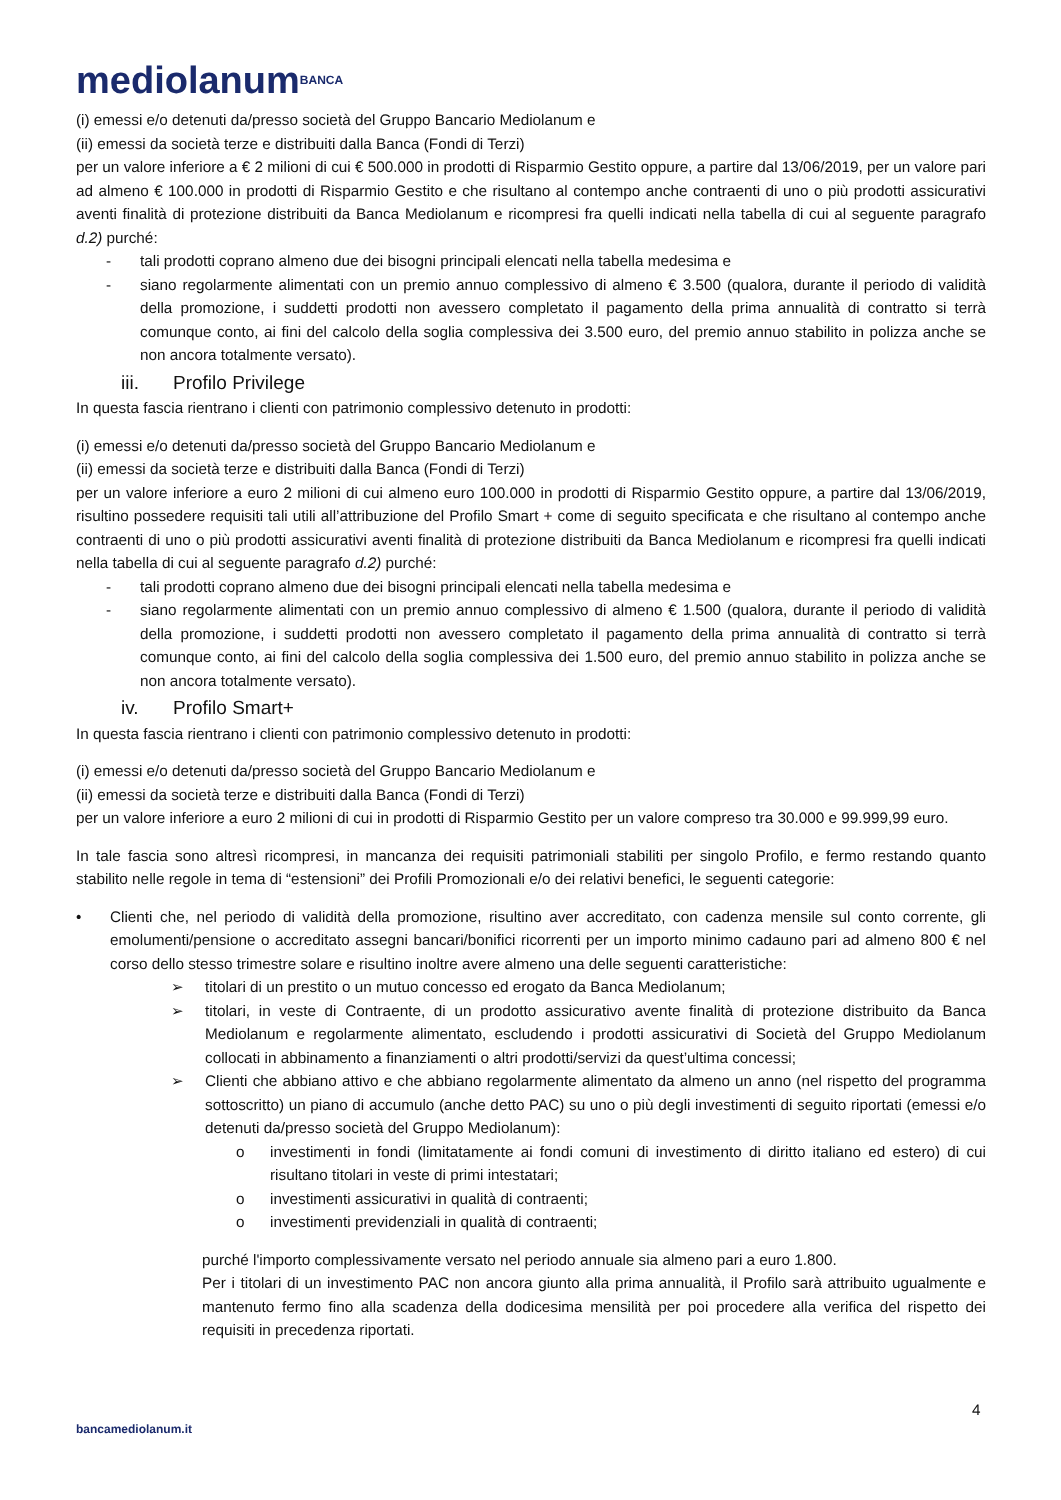mediolanum<sup>BANCA</sup>
(i) emessi e/o detenuti da/presso società del Gruppo Bancario Mediolanum e
(ii) emessi da società terze e distribuiti dalla Banca (Fondi di Terzi)
per un valore inferiore a € 2 milioni di cui € 500.000 in prodotti di Risparmio Gestito oppure, a partire dal 13/06/2019, per un valore pari ad almeno € 100.000 in prodotti di Risparmio Gestito e che risultano al contempo anche contraenti di uno o più prodotti assicurativi aventi finalità di protezione distribuiti da Banca Mediolanum e ricompresi fra quelli indicati nella tabella di cui al seguente paragrafo d.2) purché:
- tali prodotti coprano almeno due dei bisogni principali elencati nella tabella medesima e
- siano regolarmente alimentati con un premio annuo complessivo di almeno € 3.500 (qualora, durante il periodo di validità della promozione, i suddetti prodotti non avessero completato il pagamento della prima annualità di contratto si terrà comunque conto, ai fini del calcolo della soglia complessiva dei 3.500 euro, del premio annuo stabilito in polizza anche se non ancora totalmente versato).
iii. Profilo Privilege
In questa fascia rientrano i clienti con patrimonio complessivo detenuto in prodotti:
(i) emessi e/o detenuti da/presso società del Gruppo Bancario Mediolanum e
(ii) emessi da società terze e distribuiti dalla Banca (Fondi di Terzi)
per un valore inferiore a euro 2 milioni di cui almeno euro 100.000 in prodotti di Risparmio Gestito oppure, a partire dal 13/06/2019, risultino possedere requisiti tali utili all’attribuzione del Profilo Smart + come di seguito specificata e che risultano al contempo anche contraenti di uno o più prodotti assicurativi aventi finalità di protezione distribuiti da Banca Mediolanum e ricompresi fra quelli indicati nella tabella di cui al seguente paragrafo d.2) purché:
- tali prodotti coprano almeno due dei bisogni principali elencati nella tabella medesima e
- siano regolarmente alimentati con un premio annuo complessivo di almeno € 1.500 (qualora, durante il periodo di validità della promozione, i suddetti prodotti non avessero completato il pagamento della prima annualità di contratto si terrà comunque conto, ai fini del calcolo della soglia complessiva dei 1.500 euro, del premio annuo stabilito in polizza anche se non ancora totalmente versato).
iv. Profilo Smart+
In questa fascia rientrano i clienti con patrimonio complessivo detenuto in prodotti:
(i) emessi e/o detenuti da/presso società del Gruppo Bancario Mediolanum e
(ii) emessi da società terze e distribuiti dalla Banca (Fondi di Terzi)
per un valore inferiore a euro 2 milioni di cui in prodotti di Risparmio Gestito per un valore compreso tra 30.000 e 99.999,99 euro.
In tale fascia sono altresì ricompresi, in mancanza dei requisiti patrimoniali stabiliti per singolo Profilo, e fermo restando quanto stabilito nelle regole in tema di “estensioni” dei Profili Promozionali e/o dei relativi benefici, le seguenti categorie:
• Clienti che, nel periodo di validità della promozione, risultino aver accreditato, con cadenza mensile sul conto corrente, gli emolumenti/pensione o accreditato assegni bancari/bonifici ricorrenti per un importo minimo cadauno pari ad almeno 800 € nel corso dello stesso trimestre solare e risultino inoltre avere almeno una delle seguenti caratteristiche:
➢ titolari di un prestito o un mutuo concesso ed erogato da Banca Mediolanum;
➢ titolari, in veste di Contraente, di un prodotto assicurativo avente finalità di protezione distribuito da Banca Mediolanum e regolarmente alimentato, escludendo i prodotti assicurativi di Società del Gruppo Mediolanum collocati in abbinamento a finanziamenti o altri prodotti/servizi da quest’ultima concessi;
➢ Clienti che abbiano attivo e che abbiano regolarmente alimentato da almeno un anno (nel rispetto del programma sottoscritto) un piano di accumulo (anche detto PAC) su uno o più degli investimenti di seguito riportati (emessi e/o detenuti da/presso società del Gruppo Mediolanum):
o investimenti in fondi (limitatamente ai fondi comuni di investimento di diritto italiano ed estero) di cui risultano titolari in veste di primi intestatari;
o investimenti assicurativi in qualità di contraenti;
o investimenti previdenziali in qualità di contraenti;
purché l'importo complessivamente versato nel periodo annuale sia almeno pari a euro 1.800.
Per i titolari di un investimento PAC non ancora giunto alla prima annualità, il Profilo sarà attribuito ugualmente e mantenuto fermo fino alla scadenza della dodicesima mensilità per poi procedere alla verifica del rispetto dei requisiti in precedenza riportati.
4
bancamediolanum.it